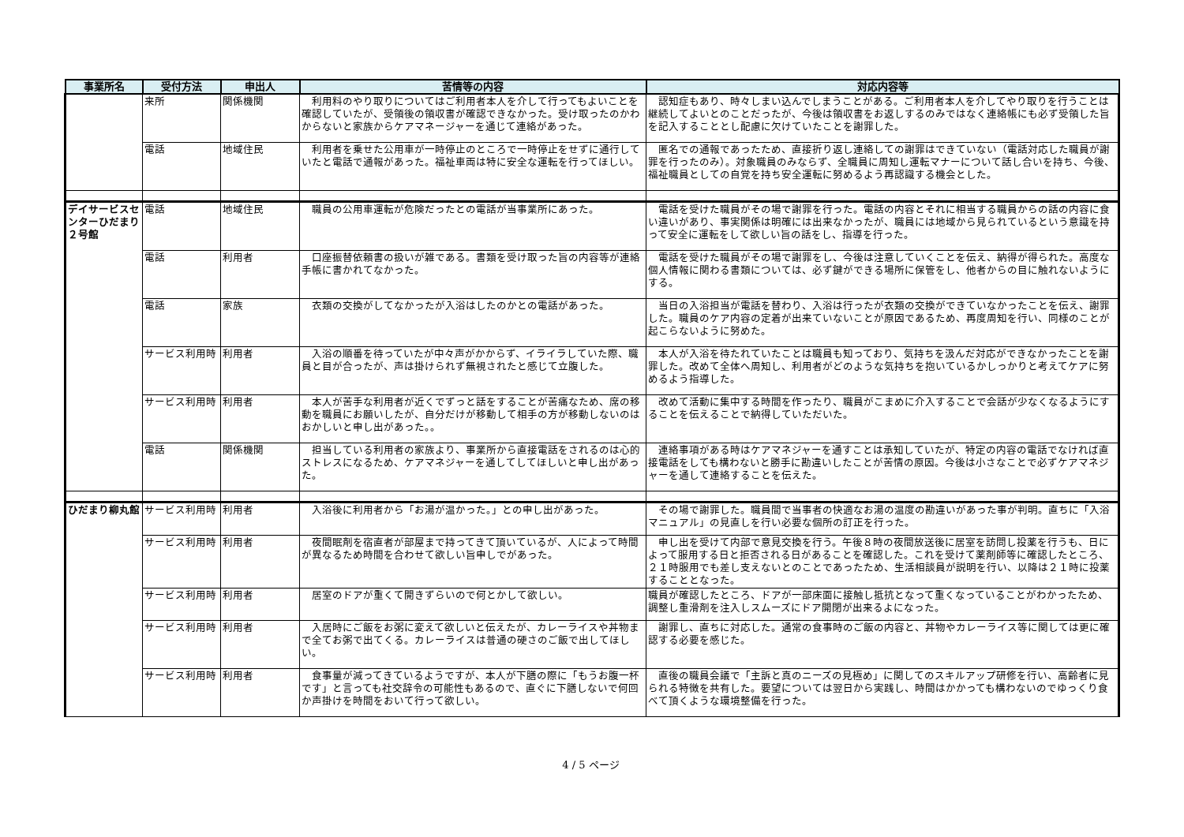| 事業所名 | 受付方法 | 申出人 | 苦情等の内容 | 対応内容等 |
| --- | --- | --- | --- | --- |
| | 来所 | 関係機関 | 利用料のやり取りについてはご利用者本人を介して行ってもよいことを確認していたが、受領後の領収書が確認できなかった。受け取ったのかわからないと家族からケアマネージャーを通じて連絡があった。 | 認知症もあり、時々しまい込んでしまうことがある。ご利用者本人を介してやり取りを行うことは継続してよいとのことだったが、今後は領収書をお返しするのみではなく連絡帳にも必ず受領した旨を記入することとし配慮に欠けていたことを謝罪した。 |
| | 電話 | 地域住民 | 利用者を乗せた公用車が一時停止のところで一時停止をせずに通行していたと電話で通報があった。福祉車両は特に安全な運転を行ってほしい。 | 匿名での通報であったため、直接折り返し連絡しての謝罪はできていない（電話対応した職員が謝罪を行ったのみ）。対象職員のみならず、全職員に周知し運転マナーについて話し合いを持ち、今後、福祉職員としての自覚を持ち安全運転に努めるよう再認識する機会とした。 |
| デイサービスセンターひだまり２号館 | 電話 | 地域住民 | 職員の公用車運転が危険だったとの電話が当事業所にあった。 | 電話を受けた職員がその場で謝罪を行った。電話の内容とそれに相当する職員からの話の内容に食い違いがあり、事実関係は明確には出来なかったが、職員には地域から見られているという意識を持って安全に運転をして欲しい旨の話をし、指導を行った。 |
| | 電話 | 利用者 | 口座振替依頼書の扱いが雑である。書類を受け取った旨の内容等が連絡手帳に書かれてなかった。 | 電話を受けた職員がその場で謝罪をし、今後は注意していくことを伝え、納得が得られた。高度な個人情報に関わる書類については、必ず鍵ができる場所に保管をし、他者からの目に触れないようにする。 |
| | 電話 | 家族 | 衣類の交換がしてなかったが入浴はしたのかとの電話があった。 | 当日の入浴担当が電話を替わり、入浴は行ったが衣類の交換ができていなかったことを伝え、謝罪した。職員のケア内容の定着が出来ていないことが原因であるため、再度周知を行い、同様のことが起こらないように努めた。 |
| | サービス利用時 | 利用者 | 入浴の順番を待っていたが中々声がかからず、イライラしていた際、職員と目が合ったが、声は掛けられず無視されたと感じて立腹した。 | 本人が入浴を待たれていたことは職員も知っており、気持ちを汲んだ対応ができなかったことを謝罪した。改めて全体へ周知し、利用者がどのような気持ちを抱いているかしっかりと考えてケアに努めるよう指導した。 |
| | サービス利用時 | 利用者 | 本人が苦手な利用者が近くでずっと話をすることが苦痛なため、席の移動を職員にお願いしたが、自分だけが移動して相手の方が移動しないのはおかしいと申し出があった。。 | 改めて活動に集中する時間を作ったり、職員がこまめに介入することで会話が少なくなるようにすることを伝えることで納得していただいた。 |
| | 電話 | 関係機関 | 担当している利用者の家族より、事業所から直接電話をされるのは心的ストレスになるため、ケアマネジャーを通してしてほしいと申し出があった。 | 連絡事項がある時はケアマネジャーを通すことは承知していたが、特定の内容の電話でなければ直接電話をしても構わないと勝手に勘違いしたことが苦情の原因。今後は小さなことで必ずケアマネジャーを通して連絡することを伝えた。 |
| ひだまり柳丸館 | サービス利用時 | 利用者 | 入浴後に利用者から「お湯が温かった。」との申し出があった。 | その場で謝罪した。職員間で当事者の快適なお湯の温度の勘違いがあった事が判明。直ちに「入浴マニュアル」の見直しを行い必要な個所の訂正を行った。 |
| | サービス利用時 | 利用者 | 夜間眠剤を宿直者が部屋まで持ってきて頂いているが、人によって時間が異なるため時間を合わせて欲しい旨申しでがあった。 | 申し出を受けて内部で意見交換を行う。午後８時の夜間放送後に居室を訪問し投薬を行うも、日によって服用する日と拒否される日があることを確認した。これを受けて薬剤師等に確認したところ、２１時服用でも差し支えないとのことであったため、生活相談員が説明を行い、以降は２１時に投薬することとなった。 |
| | サービス利用時 | 利用者 | 居室のドアが重くて開きずらいので何とかして欲しい。 | 職員が確認したところ、ドアが一部床面に接触し抵抗となって重くなっていることがわかったため、調整し重滑剤を注入しスムーズにドア開閉が出来るよになった。 |
| | サービス利用時 | 利用者 | 入居時にご飯をお粥に変えて欲しいと伝えたが、カレーライスや丼物まで全てお粥で出てくる。カレーライスは普通の硬さのご飯で出してほしい。 | 謝罪し、直ちに対応した。通常の食事時のご飯の内容と、丼物やカレーライス等に関しては更に確認する必要を感じた。 |
| | サービス利用時 | 利用者 | 食事量が減ってきているようですが、本人が下膳の際に「もうお腹一杯です」と言っても社交辞令の可能性もあるので、直ぐに下膳しないで何回か声掛けを時間をおいて行って欲しい。 | 直後の職員会議で「主訴と真のニーズの見極め」に関してのスキルアップ研修を行い、高齢者に見られる特徴を共有した。要望については翌日から実践し、時間はかかっても構わないのでゆっくり食べて頂くような環境整備を行った。 |
4 / 5 ページ